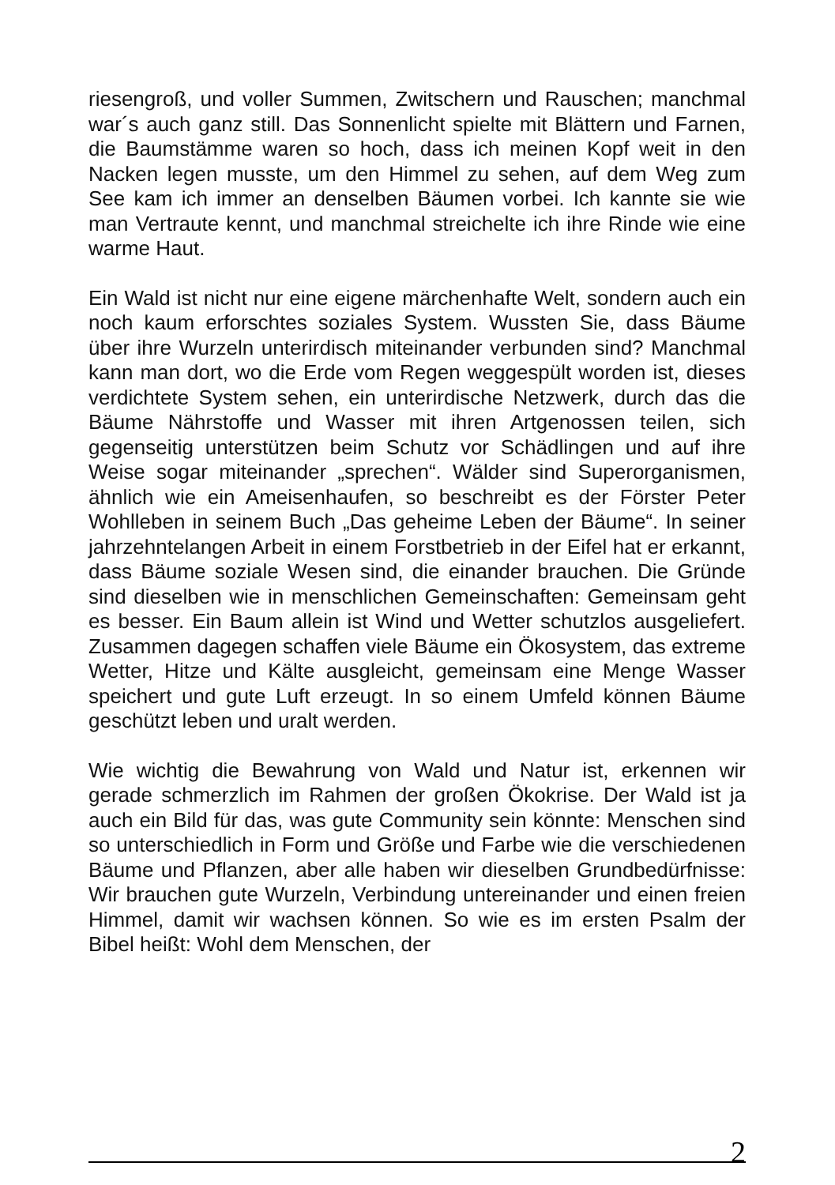riesengroß, und voller Summen, Zwitschern und Rauschen; manchmal war´s auch ganz still. Das Sonnenlicht spielte mit Blättern und Farnen, die Baumstämme waren so hoch, dass ich meinen Kopf weit in den Nacken legen musste, um den Himmel zu sehen, auf dem Weg zum See kam ich immer an denselben Bäumen vorbei. Ich kannte sie wie man Vertraute kennt, und manchmal streichelte ich ihre Rinde wie eine warme Haut.
Ein Wald ist nicht nur eine eigene märchenhafte Welt, sondern auch ein noch kaum erforschtes soziales System. Wussten Sie, dass Bäume über ihre Wurzeln unterirdisch miteinander verbunden sind? Manchmal kann man dort, wo die Erde vom Regen weggespült worden ist, dieses verdichtete System sehen, ein unterirdische Netzwerk, durch das die Bäume Nährstoffe und Wasser mit ihren Artgenossen teilen, sich gegenseitig unterstützen beim Schutz vor Schädlingen und auf ihre Weise sogar miteinander „sprechen“. Wälder sind Superorganismen, ähnlich wie ein Ameisenhaufen, so beschreibt es der Förster Peter Wohlleben in seinem Buch „Das geheime Leben der Bäume“. In seiner jahrzehntelangen Arbeit in einem Forstbetrieb in der Eifel hat er erkannt, dass Bäume soziale Wesen sind, die einander brauchen. Die Gründe sind dieselben wie in menschlichen Gemeinschaften: Gemeinsam geht es besser. Ein Baum allein ist Wind und Wetter schutzlos ausgeliefert. Zusammen dagegen schaffen viele Bäume ein Ökosystem, das extreme Wetter, Hitze und Kälte ausgleicht, gemeinsam eine Menge Wasser speichert und gute Luft erzeugt. In so einem Umfeld können Bäume geschützt leben und uralt werden.
Wie wichtig die Bewahrung von Wald und Natur ist, erkennen wir gerade schmerzlich im Rahmen der großen Ökokrise. Der Wald ist ja auch ein Bild für das, was gute Community sein könnte: Menschen sind so unterschiedlich in Form und Größe und Farbe wie die verschiedenen Bäume und Pflanzen, aber alle haben wir dieselben Grundbedürfnisse: Wir brauchen gute Wurzeln, Verbindung untereinander und einen freien Himmel, damit wir wachsen können. So wie es im ersten Psalm der Bibel heißt: Wohl dem Menschen, der
2